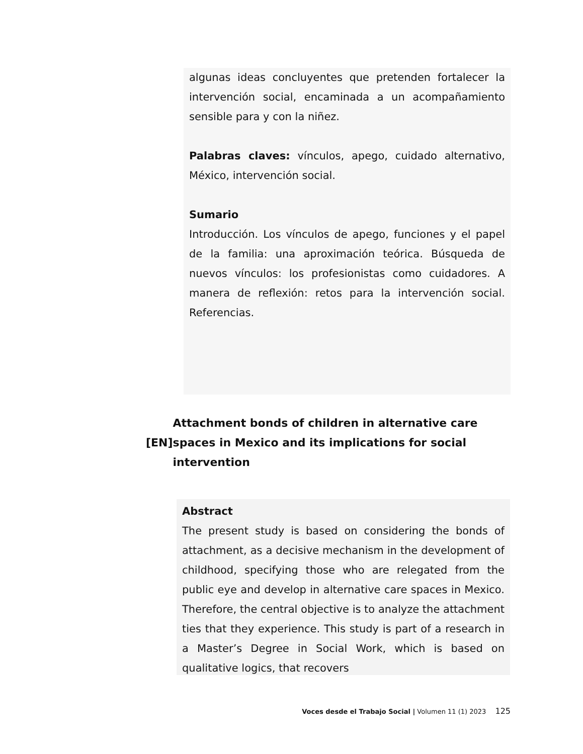algunas ideas concluyentes que pretenden fortalecer la intervención social, encaminada a un acompañamiento sensible para y con la niñez.
Palabras claves: vínculos, apego, cuidado alternativo, México, intervención social.
Sumario
Introducción. Los vínculos de apego, funciones y el papel de la familia: una aproximación teórica. Búsqueda de nuevos vínculos: los profesionistas como cuidadores. A manera de reflexión: retos para la intervención social. Referencias.
[EN]
Attachment bonds of children in alternative care spaces in Mexico and its implications for social intervention
Abstract
The present study is based on considering the bonds of attachment, as a decisive mechanism in the development of childhood, specifying those who are relegated from the public eye and develop in alternative care spaces in Mexico. Therefore, the central objective is to analyze the attachment ties that they experience. This study is part of a research in a Master’s Degree in Social Work, which is based on qualitative logics, that recovers
Voces desde el Trabajo Social | Volumen 11 (1) 2023 125